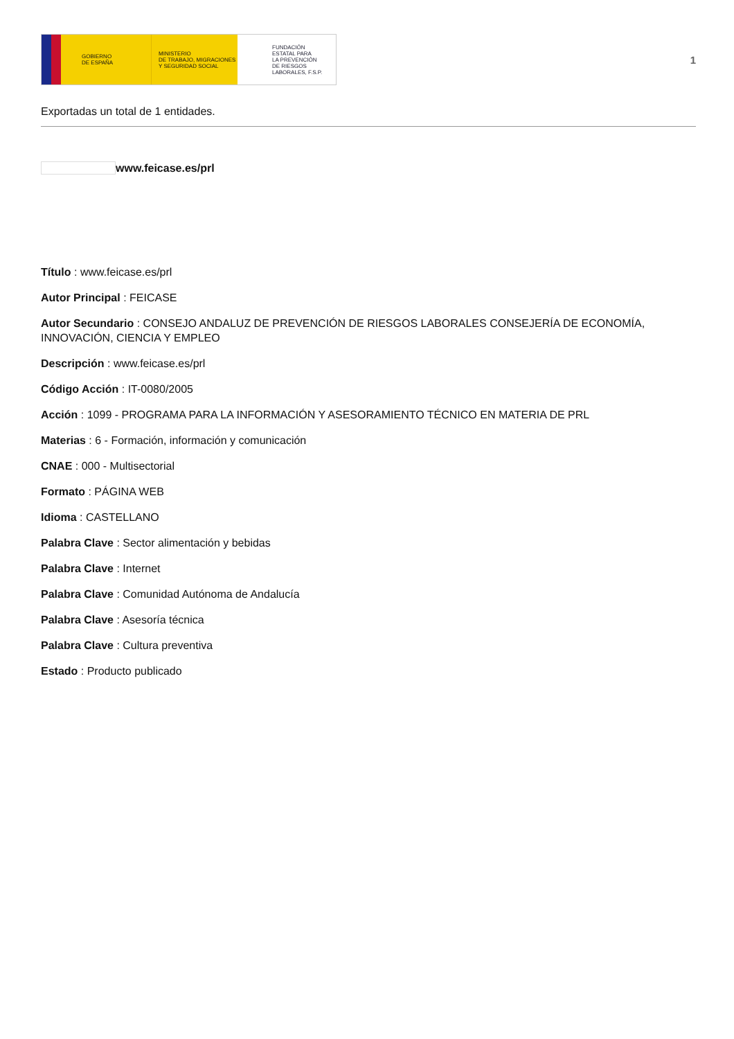GOBIERNO
DE ESPAÑA
MINISTERIO
DE TRABAJO, MIGRACIONES
Y SEGURIDAD SOCIAL
FUNDACIÓN
ESTATAL PARA
LA PREVENCIÓN
DE RIESGOS
LABORALES, F.S.P.
1
Exportadas un total de 1 entidades.
www.feicase.es/prl
Título : www.feicase.es/prl
Autor Principal : FEICASE
Autor Secundario : CONSEJO ANDALUZ DE PREVENCIÓN DE RIESGOS LABORALES CONSEJERÍA DE ECONOMÍA, INNOVACIÓN, CIENCIA Y EMPLEO
Descripción : www.feicase.es/prl
Código Acción : IT-0080/2005
Acción : 1099 - PROGRAMA PARA LA INFORMACIÓN Y ASESORAMIENTO TÉCNICO EN MATERIA DE PRL
Materias : 6 - Formación, información y comunicación
CNAE : 000 - Multisectorial
Formato : PÁGINA WEB
Idioma : CASTELLANO
Palabra Clave : Sector alimentación y bebidas
Palabra Clave : Internet
Palabra Clave : Comunidad Autónoma de Andalucía
Palabra Clave : Asesoría técnica
Palabra Clave : Cultura preventiva
Estado : Producto publicado